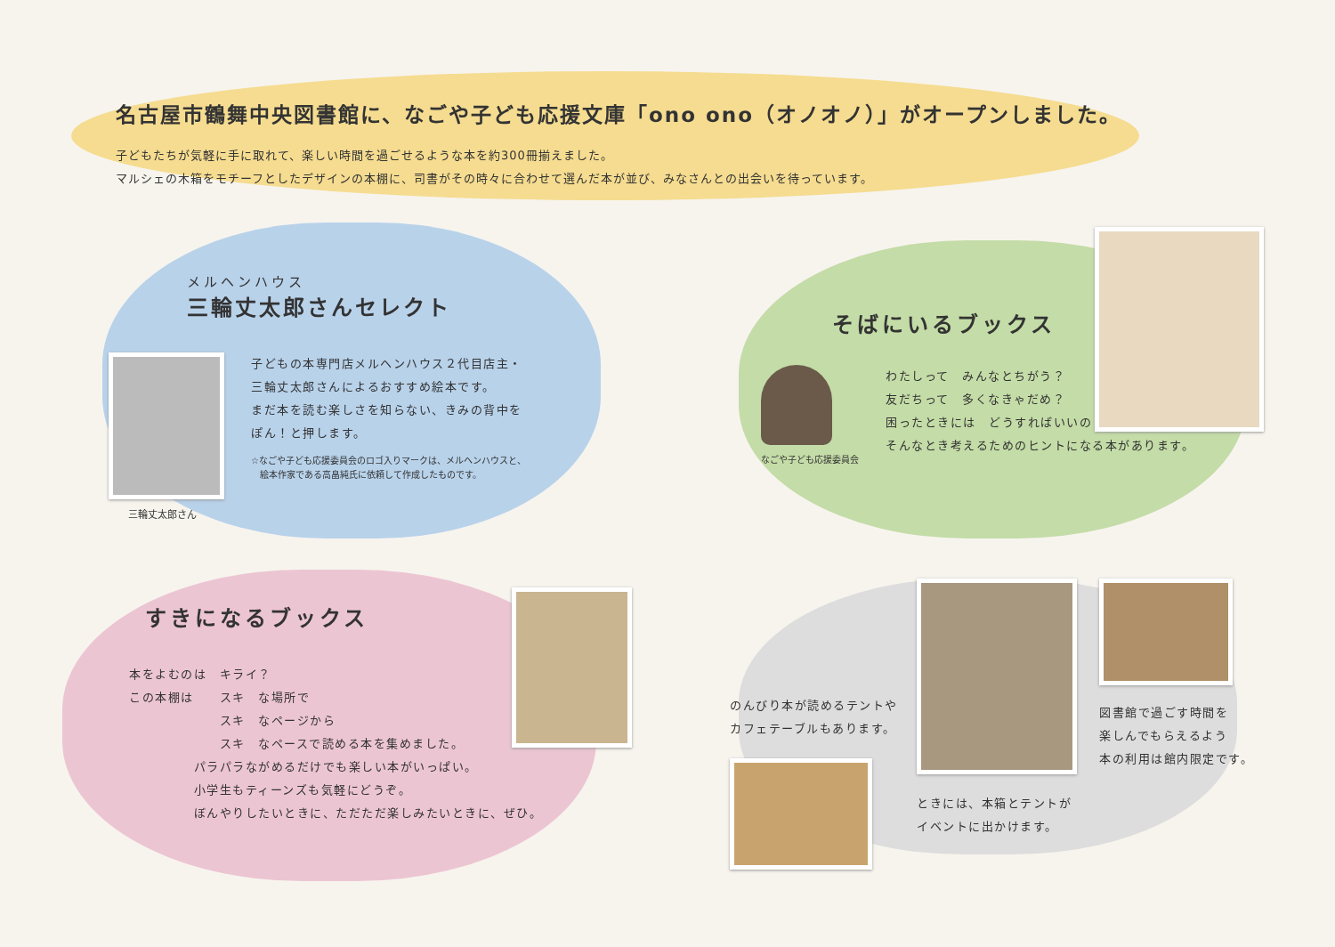名古屋市鶴舞中央図書館に、なごや子ども応援文庫「ono ono（オノオノ）」がオープンしました。
子どもたちが気軽に手に取れて、楽しい時間を過ごせるような本を約300冊揃えました。
マルシェの木箱をモチーフとしたデザインの本棚に、司書がその時々に合わせて選んだ本が並び、みなさんとの出会いを待っています。
メルヘンハウス
三輪丈太郎さんセレクト
三輪丈太郎さん
子どもの本専門店メルヘンハウス２代目店主・
三輪丈太郎さんによるおすすめ絵本です。
まだ本を読む楽しさを知らない、きみの背中を
ぽん！と押します。
☆なごや子ども応援委員会のロゴ入りマークは、メルヘンハウスと、
　絵本作家である高畠純氏に依頼して作成したものです。
そばにいるブックス
なごや子ども応援委員会
わたしって　みんなとちがう？
友だちって　多くなきゃだめ？
困ったときには　どうすればいいの？
そんなとき考えるためのヒントになる本があります。
すきになるブックス
本をよむのは　キライ？
この本棚は　　スキ　な場所で
　　　　　　　スキ　なページから
　　　　　　　スキ　なペースで読める本を集めました。
　　　　　パラパラながめるだけでも楽しい本がいっぱい。
　　　　　小学生もティーンズも気軽にどうぞ。
　　　　　ぼんやりしたいときに、ただただ楽しみたいときに、ぜひ。
のんびり本が読めるテントや
カフェテーブルもあります。
ときには、本箱とテントが
イベントに出かけます。
図書館で過ごす時間を
楽しんでもらえるよう
本の利用は館内限定です。